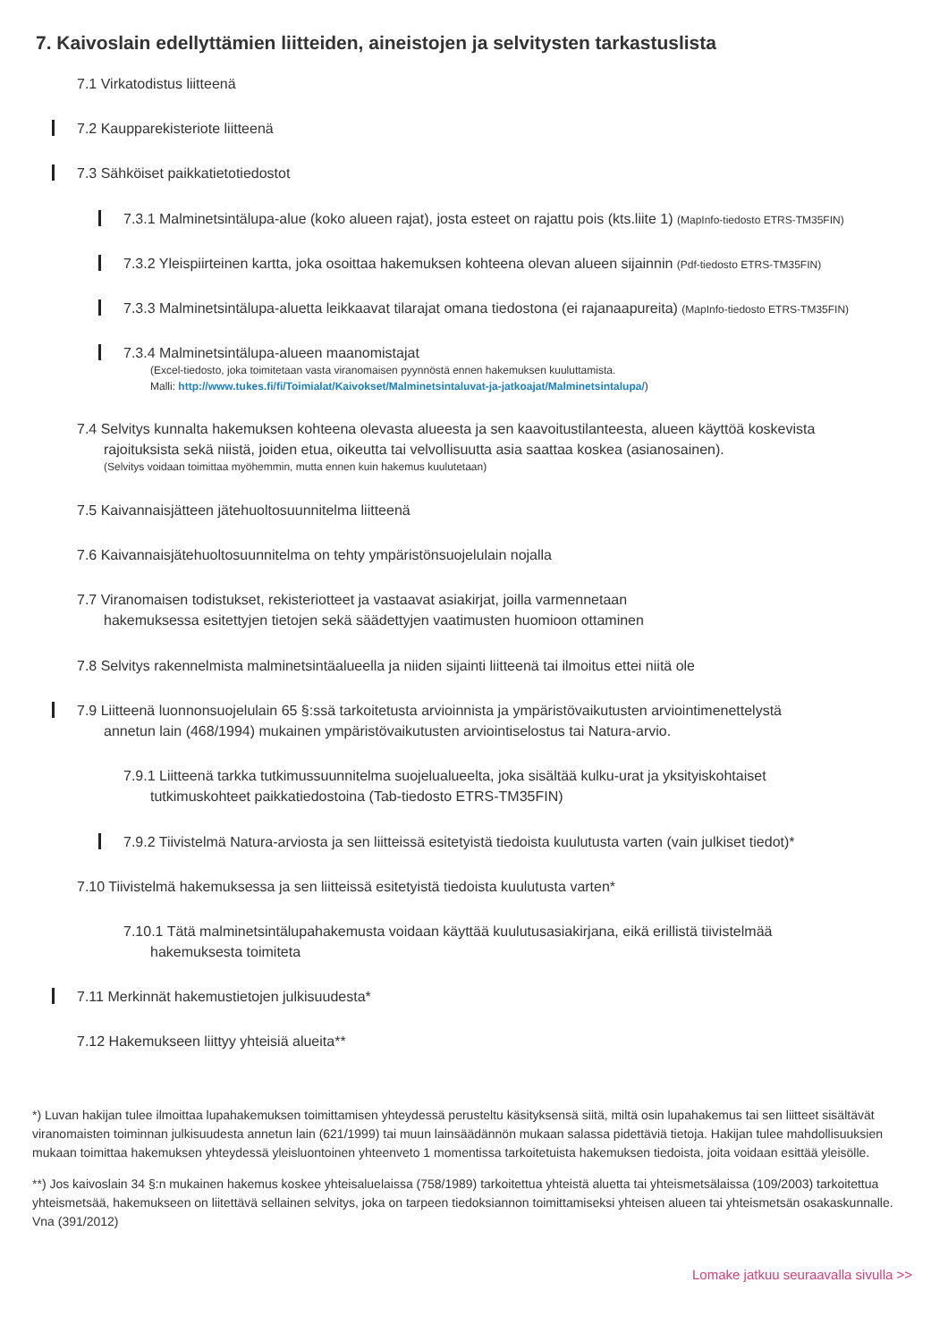7. Kaivoslain edellyttämien liitteiden, aineistojen ja selvitysten tarkastuslista
7.1 Virkatodistus liitteenä
7.2 Kaupparekisteriote liitteenä
7.3 Sähköiset paikkatietotiedostot
7.3.1 Malminetsintälupa-alue (koko alueen rajat), josta esteet on rajattu pois (kts.liite 1) (MapInfo-tiedosto ETRS-TM35FIN)
7.3.2 Yleispiirteinen kartta, joka osoittaa hakemuksen kohteena olevan alueen sijainnin (Pdf-tiedosto ETRS-TM35FIN)
7.3.3 Malminetsintälupa-aluetta leikkaavat tilarajat omana tiedostona (ei rajanaapureita) (MapInfo-tiedosto ETRS-TM35FIN)
7.3.4 Malminetsintälupa-alueen maanomistajat
(Excel-tiedosto, joka toimitetaan vasta viranomaisen pyynnöstä ennen hakemuksen kuuluttamista.
Malli: http://www.tukes.fi/fi/Toimialat/Kaivokset/Malminetsintaluvat-ja-jatkoajat/Malminetsintalupa/)
7.4 Selvitys kunnalta hakemuksen kohteena olevasta alueesta ja sen kaavoitustilanteesta, alueen käyttöä koskevista
rajoituksista sekä niistä, joiden etua, oikeutta tai velvollisuutta asia saattaa koskea (asianosainen).
(Selvitys voidaan toimittaa myöhemmin, mutta ennen kuin hakemus kuulutetaan)
7.5 Kaivannaisjätteen jätehuoltosuunnitelma liitteenä
7.6 Kaivannaisjätehuoltosuunnitelma on tehty ympäristönsuojelulain nojalla
7.7 Viranomaisen todistukset, rekisteriotteet ja vastaavat asiakirjat, joilla varmennetaan
hakemuksessa esitettyjen tietojen sekä säädettyjen vaatimusten huomioon ottaminen
7.8 Selvitys rakennelmista malminetsintäalueella ja niiden sijainti liitteenä tai ilmoitus ettei niitä ole
7.9 Liitteenä luonnonsuojelulain 65 §:ssä tarkoitetusta arvioinnista ja ympäristövaikutusten arviointimenettelystä
annetun lain (468/1994) mukainen ympäristövaikutusten arviointiselostus tai Natura-arvio.
7.9.1 Liitteenä tarkka tutkimussuunnitelma suojelualueelta, joka sisältää kulku-urat ja yksityiskohtaiset
tutkimuskohteet paikkatiedostoina (Tab-tiedosto ETRS-TM35FIN)
7.9.2 Tiivistelmä Natura-arviosta ja sen liitteissä esitetyistä tiedoista kuulutusta varten (vain julkiset tiedot)*
7.10 Tiivistelmä hakemuksessa ja sen liitteissä esitetyistä tiedoista kuulutusta varten*
7.10.1 Tätä malminetsintälupahakemusta voidaan käyttää kuulutusasiakirjana, eikä erillistä tiivistelmää
hakemuksesta toimiteta
7.11 Merkinnät hakemustietojen julkisuudesta*
7.12 Hakemukseen liittyy yhteisiä alueita**
*) Luvan hakijan tulee ilmoittaa lupahakemuksen toimittamisen yhteydessä perusteltu käsityksensä siitä, miltä osin lupahakemus tai sen liitteet sisältävät viranomaisten toiminnan julkisuudesta annetun lain (621/1999) tai muun lainsäädännön mukaan salassa pidettäviä tietoja. Hakijan tulee mahdollisuuksien mukaan toimittaa hakemuksen yhteydessä yleisluontoinen yhteenveto 1 momentissa tarkoitetuista hakemuksen tiedoista, joita voidaan esittää yleisölle.
**) Jos kaivoslain 34 §:n mukainen hakemus koskee yhteisaluelaissa (758/1989) tarkoitettua yhteistä aluetta tai yhteismetsälaissa (109/2003) tarkoitettua yhteismetsää, hakemukseen on liitettävä sellainen selvitys, joka on tarpeen tiedoksiannon toimittamiseksi yhteisen alueen tai yhteismetsän osakaskunnalle. Vna (391/2012)
Lomake jatkuu seuraavalla sivulla >>